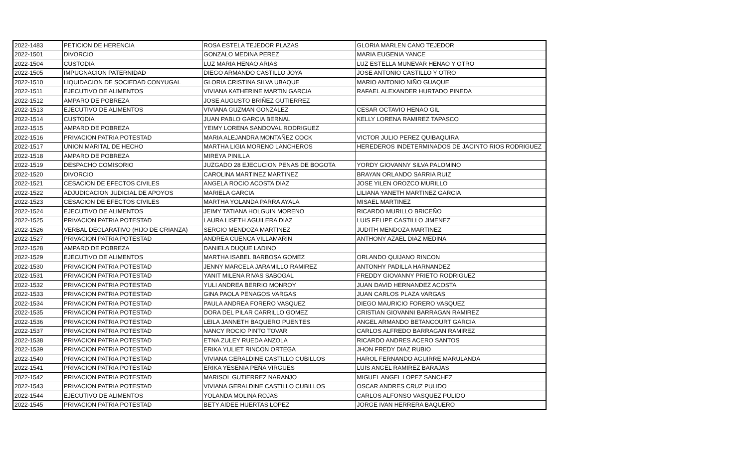| 2022-1483 | PETICION DE HERENCIA | ROSA ESTELA TEJEDOR PLAZAS | GLORIA MARLEN CANO TEJEDOR |
| 2022-1501 | DIVORCIO | GONZALO MEDINA PEREZ | MARIA EUGENIA YANCE |
| 2022-1504 | CUSTODIA | LUZ MARIA HENAO ARIAS | LUZ ESTELLA MUNEVAR HENAO Y OTRO |
| 2022-1505 | IMPUGNACION PATERNIDAD | DIEGO ARMANDO CASTILLO JOYA | JOSE ANTONIO CASTILLO Y OTRO |
| 2022-1510 | LIQUIDACION DE SOCIEDAD CONYUGAL | GLORIA CRISTINA SILVA UBAQUE | MARIO ANTONIO NIÑO GUAQUE |
| 2022-1511 | EJECUTIVO DE ALIMENTOS | VIVIANA KATHERINE MARTIN GARCIA | RAFAEL ALEXANDER HURTADO PINEDA |
| 2022-1512 | AMPARO DE POBREZA | JOSE AUGUSTO BRIÑEZ GUTIERREZ | |
| 2022-1513 | EJECUTIVO DE ALIMENTOS | VIVIANA GUZMAN GONZALEZ | CESAR OCTAVIO HENAO GIL |
| 2022-1514 | CUSTODIA | JUAN PABLO GARCIA BERNAL | KELLY LORENA RAMIREZ TAPASCO |
| 2022-1515 | AMPARO DE POBREZA | YEIMY LORENA SANDOVAL RODRIGUEZ | |
| 2022-1516 | PRIVACION PATRIA POTESTAD | MARIA ALEJANDRA MONTAÑEZ COCK | VICTOR JULIO PEREZ QUIBAQUIRA |
| 2022-1517 | UNION MARITAL DE HECHO | MARTHA LIGIA MORENO LANCHEROS | HEREDEROS INDETERMINADOS DE JACINTO RIOS RODRIGUEZ |
| 2022-1518 | AMPARO DE POBREZA | MIREYA PINILLA | |
| 2022-1519 | DESPACHO COMISORIO | JUZGADO 28 EJECUCION PENAS DE BOGOTA | YORDY GIOVANNY SILVA PALOMINO |
| 2022-1520 | DIVORCIO | CAROLINA MARTINEZ MARTINEZ | BRAYAN ORLANDO SARRIA RUIZ |
| 2022-1521 | CESACION DE EFECTOS CIVILES | ANGELA ROCIO ACOSTA DIAZ | JOSE YILEN OROZCO MURILLO |
| 2022-1522 | ADJUDICACION JUDICIAL DE APOYOS | MARIELA GARCIA | LILIANA YANETH MARTINEZ GARCIA |
| 2022-1523 | CESACION DE EFECTOS CIVILES | MARTHA YOLANDA PARRA AYALA | MISAEL MARTINEZ |
| 2022-1524 | EJECUTIVO DE ALIMENTOS | JEIMY TATIANA HOLGUIN MORENO | RICARDO MURILLO BRICEÑO |
| 2022-1525 | PRIVACION PATRIA POTESTAD | LAURA LISETH AGUILERA DIAZ | LUIS FELIPE CASTILLO JIMENEZ |
| 2022-1526 | VERBAL DECLARATIVO (HIJO DE CRIANZA) | SERGIO MENDOZA MARTINEZ | JUDITH MENDOZA MARTINEZ |
| 2022-1527 | PRIVACION PATRIA POTESTAD | ANDREA CUENCA VILLAMARIN | ANTHONY AZAEL DIAZ MEDINA |
| 2022-1528 | AMPARO DE POBREZA | DANIELA DUQUE LADINO | |
| 2022-1529 | EJECUTIVO DE ALIMENTOS | MARTHA ISABEL BARBOSA GOMEZ | ORLANDO QUIJANO RINCON |
| 2022-1530 | PRIVACION PATRIA POTESTAD | JENNY MARCELA JARAMILLO RAMIREZ | ANTONHY PADILLA HARNANDEZ |
| 2022-1531 | PRIVACION PATRIA POTESTAD | YANIT MILENA RIVAS SABOGAL | FREDDY GIOVANNY PRIETO RODRIGUEZ |
| 2022-1532 | PRIVACION PATRIA POTESTAD | YULI ANDREA BERRIO MONROY | JUAN DAVID HERNANDEZ ACOSTA |
| 2022-1533 | PRIVACION PATRIA POTESTAD | GINA PAOLA PENAGOS VARGAS | JUAN CARLOS PLAZA VARGAS |
| 2022-1534 | PRIVACION PATRIA POTESTAD | PAULA ANDREA FORERO VASQUEZ | DIEGO MAURICIO FORERO VASQUEZ |
| 2022-1535 | PRIVACION PATRIA POTESTAD | DORA DEL PILAR CARRILLO GOMEZ | CRISTIAN GIOVANNI BARRAGAN RAMIREZ |
| 2022-1536 | PRIVACION PATRIA POTESTAD | LEILA JANNETH BAQUERO PUENTES | ANGEL ARMANDO BETANCOURT GARCIA |
| 2022-1537 | PRIVACION PATRIA POTESTAD | NANCY ROCIO PINTO TOVAR | CARLOS ALFREDO BARRAGAN RAMIREZ |
| 2022-1538 | PRIVACION PATRIA POTESTAD | ETNA ZULEY RUEDA ANZOLA | RICARDO ANDRES ACERO SANTOS |
| 2022-1539 | PRIVACION PATRIA POTESTAD | ERIKA YULIET RINCON ORTEGA | JHON FREDY DIAZ RUBIO |
| 2022-1540 | PRIVACION PATRIA POTESTAD | VIVIANA GERALDINE CASTILLO CUBILLOS | HAROL FERNANDO AGUIRRE MARULANDA |
| 2022-1541 | PRIVACION PATRIA POTESTAD | ERIKA YESENIA PEÑA VIRGUES | LUIS ANGEL RAMIREZ BARAJAS |
| 2022-1542 | PRIVACION PATRIA POTESTAD | MARISOL GUTIERREZ NARANJO | MIGUEL ANGEL LOPEZ SANCHEZ |
| 2022-1543 | PRIVACION PATRIA POTESTAD | VIVIANA GERALDINE CASTILLO CUBILLOS | OSCAR ANDRES CRUZ PULIDO |
| 2022-1544 | EJECUTIVO DE ALIMENTOS | YOLANDA MOLINA ROJAS | CARLOS ALFONSO VASQUEZ PULIDO |
| 2022-1545 | PRIVACION PATRIA POTESTAD | BETY AIDEE HUERTAS LOPEZ | JORGE IVAN HERRERA BAQUERO |